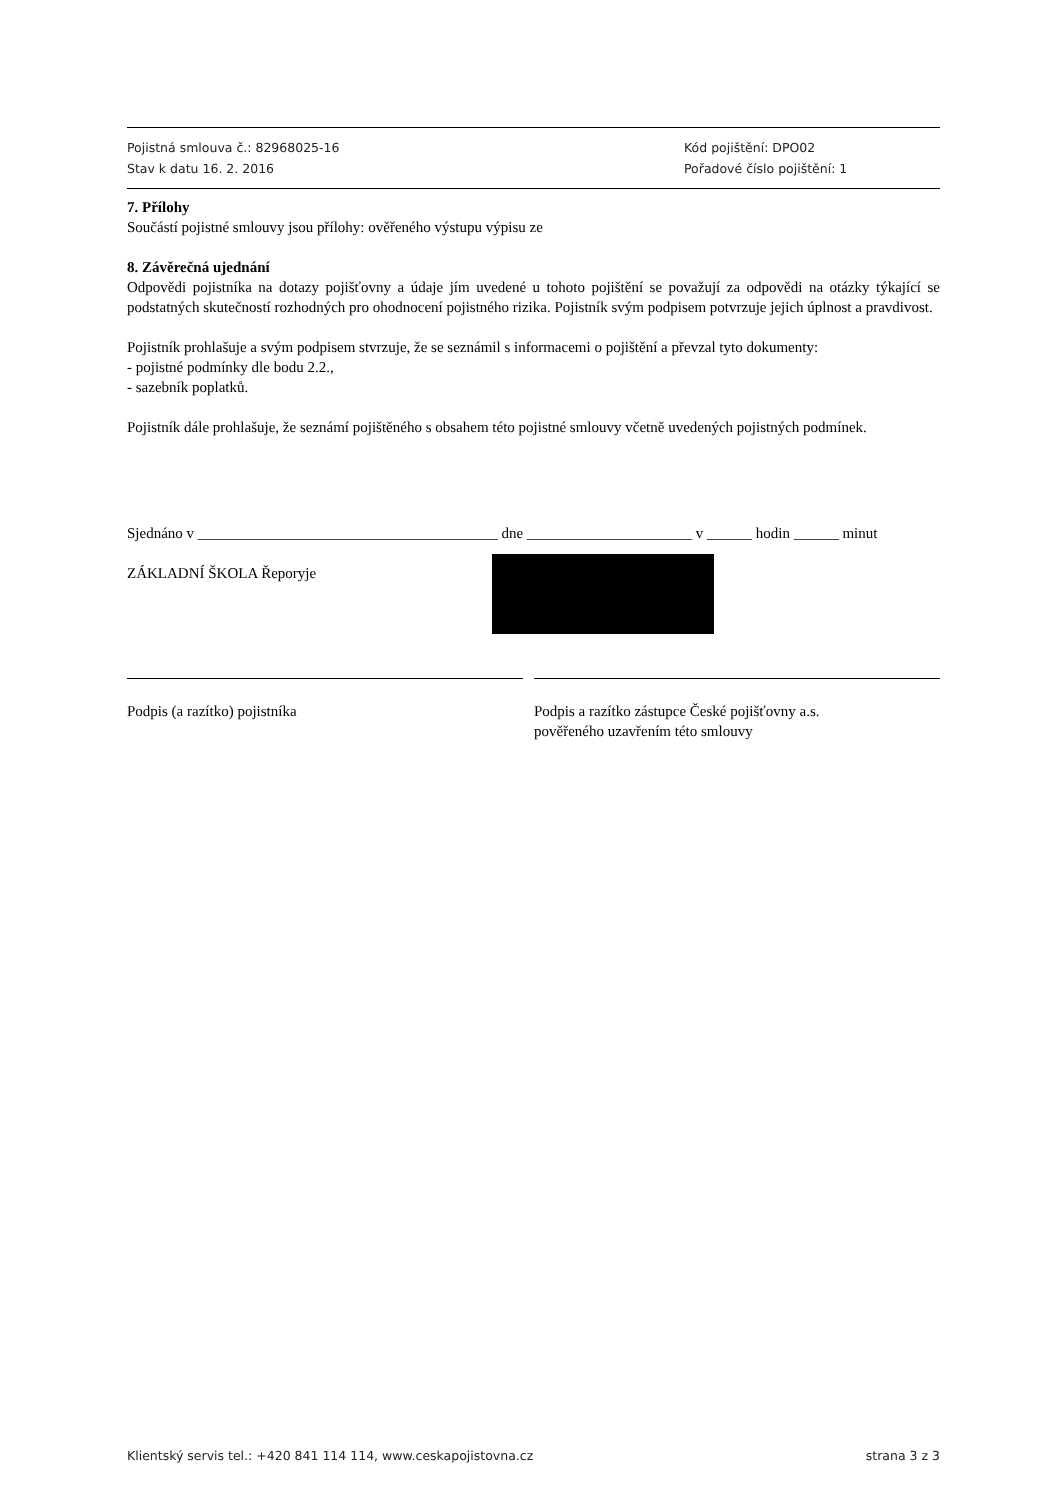Pojistná smlouva č.: 82968025-16
Stav k datu 16. 2. 2016
Kód pojištění: DPO02
Pořadové číslo pojištění: 1
7. Přílohy
Součástí pojistné smlouvy jsou přílohy: ověřeného výstupu výpisu ze
8. Závěrečná ujednání
Odpovědi pojistníka na dotazy pojišťovny a údaje jím uvedené u tohoto pojištění se považují za odpovědi na otázky týkající se podstatných skutečností rozhodných pro ohodnocení pojistného rizika. Pojistník svým podpisem potvrzuje jejich úplnost a pravdivost.
Pojistník prohlašuje a svým podpisem stvrzuje, že se seznámil s informacemi o pojištění a převzal tyto dokumenty:
- pojistné podmínky dle bodu 2.2.,
- sazebník poplatků.
Pojistník dále prohlašuje, že seznámí pojištěného s obsahem této pojistné smlouvy včetně uvedených pojistných podmínek.
Sjednáno v ________________________________________ dne ______________________ v ______ hodin ______ minut
ZÁKLADNÍ ŠKOLA Řeporyje
Podpis (a razítko) pojistníka Podpis a razítko zástupce České pojišťovny a.s.
pověřeného uzavřením této smlouvy
Klientský servis tel.: +420 841 114 114, www.ceskapojistovna.cz strana 3 z 3